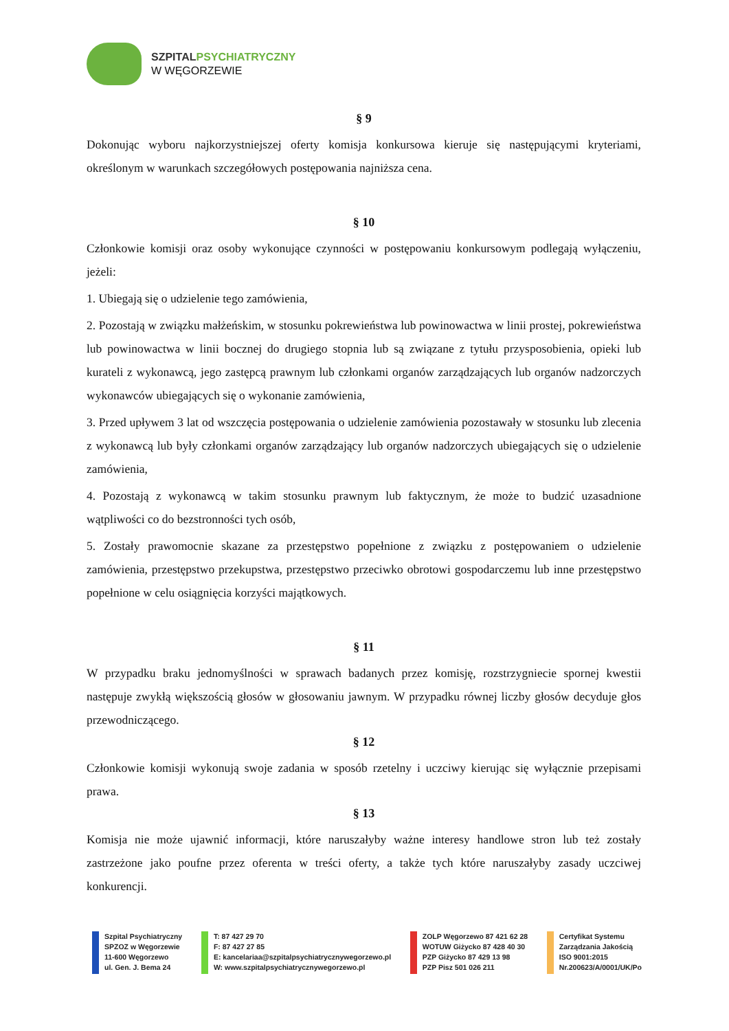SZPITALPSYCHIATRYCZNY
W WĘGORZEWIE
§ 9
Dokonując wyboru najkorzystniejszej oferty komisja konkursowa kieruje się następującymi kryteriami, określonym w warunkach szczegółowych postępowania najniższa cena.
§ 10
Członkowie komisji oraz osoby wykonujące czynności w postępowaniu konkursowym podlegają wyłączeniu, jeżeli:
1. Ubiegają się o udzielenie tego zamówienia,
2. Pozostają w związku małżeńskim, w stosunku pokrewieństwa lub powinowactwa w linii prostej, pokrewieństwa lub powinowactwa w linii bocznej do drugiego stopnia lub są związane z tytułu przysposobienia, opieki lub kurateli z wykonawcą, jego zastępcą prawnym lub członkami organów zarządzających lub organów nadzorczych wykonawców ubiegających się o wykonanie zamówienia,
3. Przed upływem 3 lat od wszczęcia postępowania o udzielenie zamówienia pozostawały w stosunku lub zlecenia z wykonawcą lub były członkami organów zarządzający lub organów nadzorczych ubiegających się o udzielenie zamówienia,
4. Pozostają z wykonawcą w takim stosunku prawnym lub faktycznym, że może to budzić uzasadnione wątpliwości co do bezstronności tych osób,
5. Zostały prawomocnie skazane za przestępstwo popełnione z związku z postępowaniem o udzielenie zamówienia, przestępstwo przekupstwa, przestępstwo przeciwko obrotowi gospodarczemu lub inne przestępstwo popełnione w celu osiągnięcia korzyści majątkowych.
§ 11
W przypadku braku jednomyślności w sprawach badanych przez komisję, rozstrzygniecie spornej kwestii następuje zwykłą większością głosów w głosowaniu jawnym. W przypadku równej liczby głosów decyduje głos przewodniczącego.
§ 12
Członkowie komisji wykonują swoje zadania w sposób rzetelny i uczciwy kierując się wyłącznie przepisami prawa.
§ 13
Komisja nie może ujawnić informacji, które naruszałyby ważne interesy handlowe stron lub też zostały zastrzeżone jako poufne przez oferenta w treści oferty, a także tych które naruszałyby zasady uczciwej konkurencji.
Szpital Psychiatryczny
SPZOZ w Węgorzewie
11-600 Węgorzewo
ul. Gen. J. Bema 24
T: 87 427 29 70
F: 87 427 27 85
E: kancelariaa@szpitalpsychiatrycznywegorzewo.pl
W: www.szpitalpsychiatrycznywegorzewo.pl
ZOLP Węgorzewo 87 421 62 28
WOTUW Giżycko 87 428 40 30
PZP Giżycko 87 429 13 98
PZP Pisz 501 026 211
Certyfikat Systemu
Zarządzania Jakością
ISO 9001:2015
Nr.200623/A/0001/UK/Po